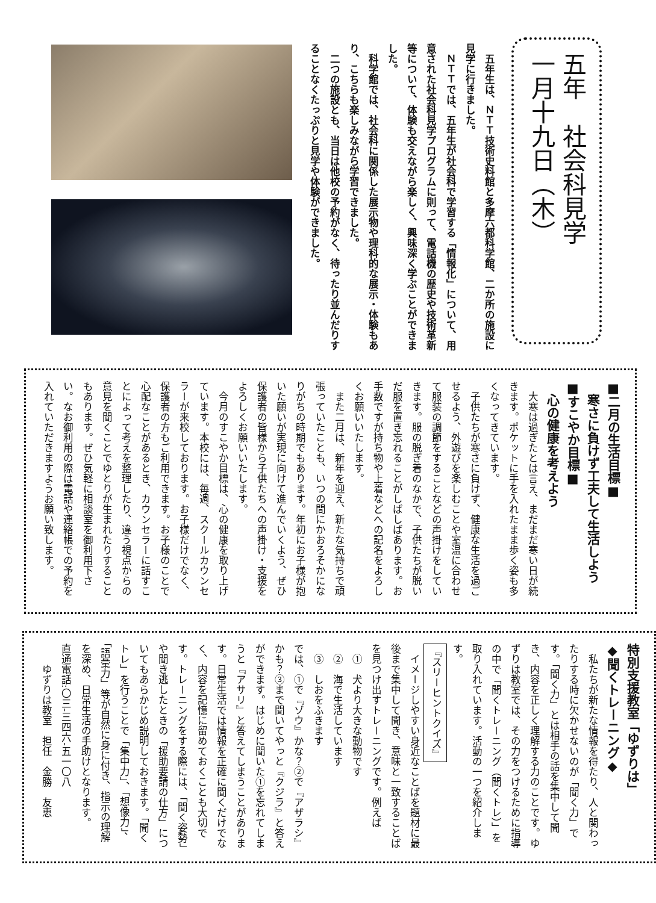五年　社会科見学
一月十九日（木）
五年生は、ＮＴＴ技術史料館と多摩六都科学館、二か所の施設に見学に行きました。
ＮＴＴでは、五年生が社会科で学習する「情報化」について、用意された社会科見学プログラムに則って、電話機の歴史や技術革新等について、体験も交えながら楽しく、興味深く学ぶことができました。
科学館では、社会科に関係した展示物や理科的な展示・体験もあり、こちらも楽しみながら学習できました。
二つの施設とも、当日は他校の予約がなく、待ったり並んだりすることなくたっぷりと見学や体験ができました。
■二月の生活目標■
　寒さに負けず工夫して生活しよう
■すこやか目標■
　心の健康を考えよう
大寒は過ぎたとは言え、まだまだ寒い日が続きます。ポケットに手を入れたまま歩く姿も多くなってきています。
子供たちが寒さに負けず、健康な生活を過ごせるよう、外遊びを楽しむことや室温に合わせて服装の調節をすることなどの声掛けをしていきます。服の脱ぎ着のなかで、子供たちが脱いだ服を置き忘れることがしばしばあります。お手数ですが持ち物や上着などへの記名をよろしくお願いいたします。
また二月は、新年を迎え、新たな気持ちで頑張っていたことも、いつの間にかおろそかになりがちの時期でもあります。年初にお子様が抱いた願いが実現に向けて進んでいくよう、ぜひ保護者の皆様から子供たちへの声掛け・支援をよろしくお願いいたします。
今月のすこやか目標は、心の健康を取り上げています。本校には、毎週、スクールカウンセラーが来校しております。お子様だけでなく、保護者の方もご利用できます。お子様のことで心配なことがあるとき、カウンセラーに話すことによって考えを整理したり、違う視点からの意見を聞くことでゆとりが生まれたりすることもあります。ぜひ気軽に相談室を御利用下さい。なお御利用の際は電話や連絡帳での予約を入れていただきますようお願い致します。
特別支援教室「ゆずりは」
◆聞くトレーニング◆
私たちが新たな情報を得たり、人と関わったりする時に欠かせないのが「聞く力」です。「聞く力」とは相手の話を集中して聞き、内容を正しく理解する力のことです。ゆずりは教室では、その力をつけるために指導の中で「聞くトレーニング（聞くトレ）」を取り入れています。活動の一つを紹介します。
『スリーヒントクイズ』
イメージしやすい身近なことばを題材に最後まで集中して聞き、意味と一致することばを見つけ出すトレーニングです。例えば
①　犬より大きな動物です
②　海で生活しています
③　しおをふきます
では、①で『ゾウ』かな？②で『アザラシ』かも？③まで聞いてやっと『クジラ』と答えができます。はじめに聞いた①を忘れてしまうと『アサリ』と答えてしまうことがあります。日常生活では情報を正確に聞くだけでなく、内容を記憶に留めておくことも大切です。トレーニングをする際には、「聞く姿勢」や聞き逃したときの「援助要請の仕方」についてもあらかじめ説明しておきます。「聞くトレ」を行うことで「集中力」、「想像力」、「語彙力」等が自然に身に付き、指示の理解を深め、日常生活の手助けとなります。
直通電話:〇三-三四六-五一〇八
　　ゆずりは教室　担任　金勝　友恵